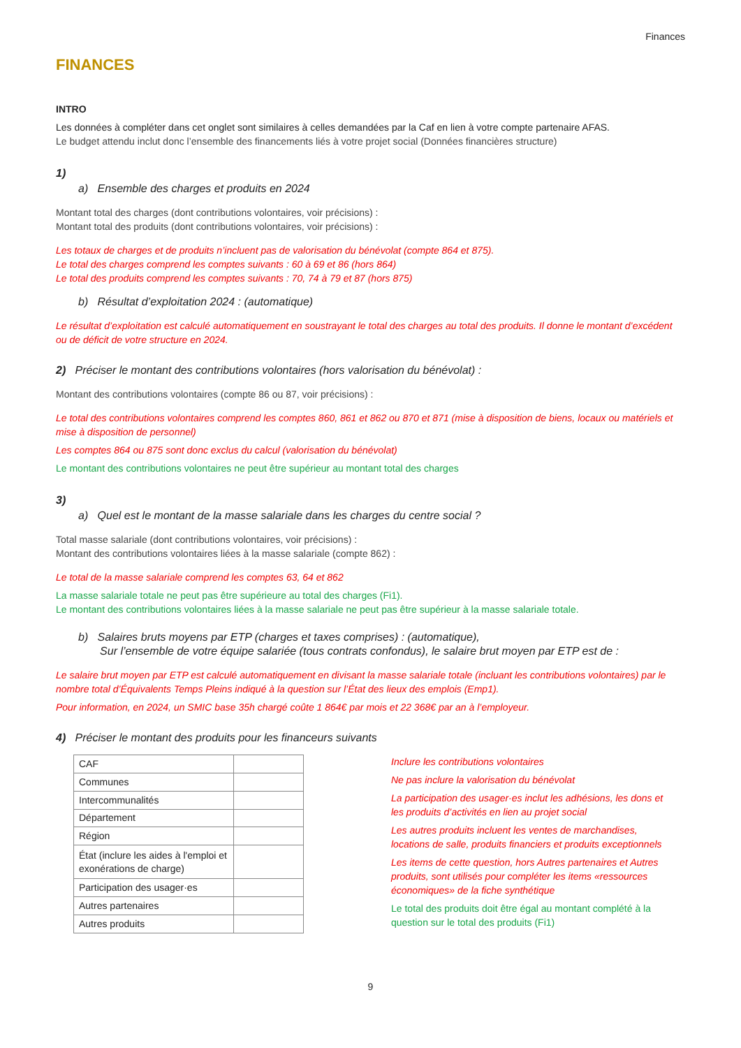Finances
FINANCES
INTRO
Les données à compléter dans cet onglet sont similaires à celles demandées par la Caf en lien à votre compte partenaire AFAS.
Le budget attendu inclut donc l’ensemble des financements liés à votre projet social (Données financières structure)
1)
a) Ensemble des charges et produits en 2024
Montant total des charges (dont contributions volontaires, voir précisions) :
Montant total des produits (dont contributions volontaires, voir précisions) :
Les totaux de charges et de produits n’incluent pas de valorisation du bénévolat (compte 864 et 875).
Le total des charges comprend les comptes suivants : 60 à 69 et 86 (hors 864)
Le total des produits comprend les comptes suivants : 70, 74 à 79 et 87 (hors 875)
b) Résultat d’exploitation 2024 : (automatique)
Le résultat d’exploitation est calculé automatiquement en soustrayant le total des charges au total des produits. Il donne le montant d’excédent ou de déficit de votre structure en 2024.
2) Préciser le montant des contributions volontaires (hors valorisation du bénévolat) :
Montant des contributions volontaires (compte 86 ou 87, voir précisions) :
Le total des contributions volontaires comprend les comptes 860, 861 et 862 ou 870 et 871 (mise à disposition de biens, locaux ou matériels et mise à disposition de personnel)
Les comptes 864 ou 875 sont donc exclus du calcul (valorisation du bénévolat)
Le montant des contributions volontaires ne peut être supérieur au montant total des charges
3)
a) Quel est le montant de la masse salariale dans les charges du centre social ?
Total masse salariale (dont contributions volontaires, voir précisions) :
Montant des contributions volontaires liées à la masse salariale (compte 862) :
Le total de la masse salariale comprend les comptes 63, 64 et 862
La masse salariale totale ne peut pas être supérieure au total des charges (Fi1).
Le montant des contributions volontaires liées à la masse salariale ne peut pas être supérieur à la masse salariale totale.
b) Salaires bruts moyens par ETP (charges et taxes comprises) : (automatique),
Sur l’ensemble de votre équipe salariée (tous contrats confondus), le salaire brut moyen par ETP est de :
Le salaire brut moyen par ETP est calculé automatiquement en divisant la masse salariale totale (incluant les contributions volontaires) par le nombre total d’Équivalents Temps Pleins indiqué à la question sur l’État des lieux des emplois (Emp1).
Pour information, en 2024, un SMIC base 35h chargé coûte 1 864€ par mois et 22 368€ par an à l’employeur.
4) Préciser le montant des produits pour les financeurs suivants
| CAF | |
| Communes | |
| Intercommunalités | |
| Département | |
| Région | |
| État (inclure les aides à l'emploi et exonérations de charge) | |
| Participation des usager·es | |
| Autres partenaires | |
| Autres produits | |
Inclure les contributions volontaires
Ne pas inclure la valorisation du bénévolat
La participation des usager·es inclut les adhésions, les dons et les produits d’activités en lien au projet social
Les autres produits incluent les ventes de marchandises, locations de salle, produits financiers et produits exceptionnels
Les items de cette question, hors Autres partenaires et Autres produits, sont utilisés pour compléter les items «ressources économiques» de la fiche synthétique
Le total des produits doit être égal au montant complété à la question sur le total des produits (Fi1)
9